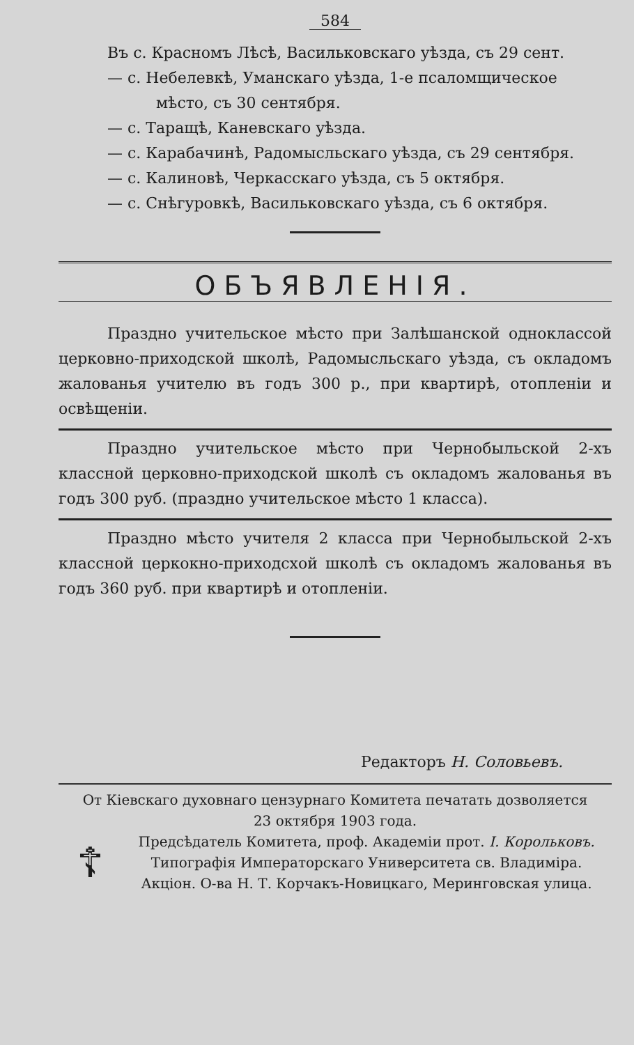584
Въ с. Красномъ Лѣсѣ, Васильковскаго уѣзда, съ 29 сент.
— с. Небелевкѣ, Уманскаго уѣзда, 1-е псаломщическое
мѣсто, съ 30 сентября.
— с. Таращѣ, Каневскаго уѣзда.
— с. Карабачинѣ, Радомысльскаго уѣзда, съ 29 сентября.
— с. Калиновѣ, Черкасскаго уѣзда, съ 5 октября.
— с. Снѣгуровкѣ, Васильковскаго уѣзда, съ 6 октября.
ОБЪЯВЛЕНІЯ.
Праздно учительское мѣсто при Залѣшанской одноклассой церковно-приходской школѣ, Радомысльскаго уѣзда, съ окладомъ жалованья учителю въ годъ 300 р., при квартирѣ, отопленіи и освѣщеніи.
Праздно учительское мѣсто при Чернобыльской 2-хъ классной церковно-приходской школѣ съ окладомъ жалованья въ годъ 300 руб. (праздно учительское мѣсто 1 класса).
Праздно мѣсто учителя 2 класса при Чернобыльской 2-хъ классной церкокно-приходсхой школѣ съ окладомъ жалованья въ годъ 360 руб. при квартирѣ и отопленіи.
Редакторъ Н. Соловьевъ.
От Кіевскаго духовнаго цензурнаго Комитета печатать дозволяется
23 октября 1903 года.
☦
Предсѣдатель Комитета, проф. Академіи прот. І. Корольковъ.
Типографія Императорскаго Университета св. Владиміра.
Акціон. О-ва Н. Т. Корчакъ-Новицкаго, Меринговская улица.